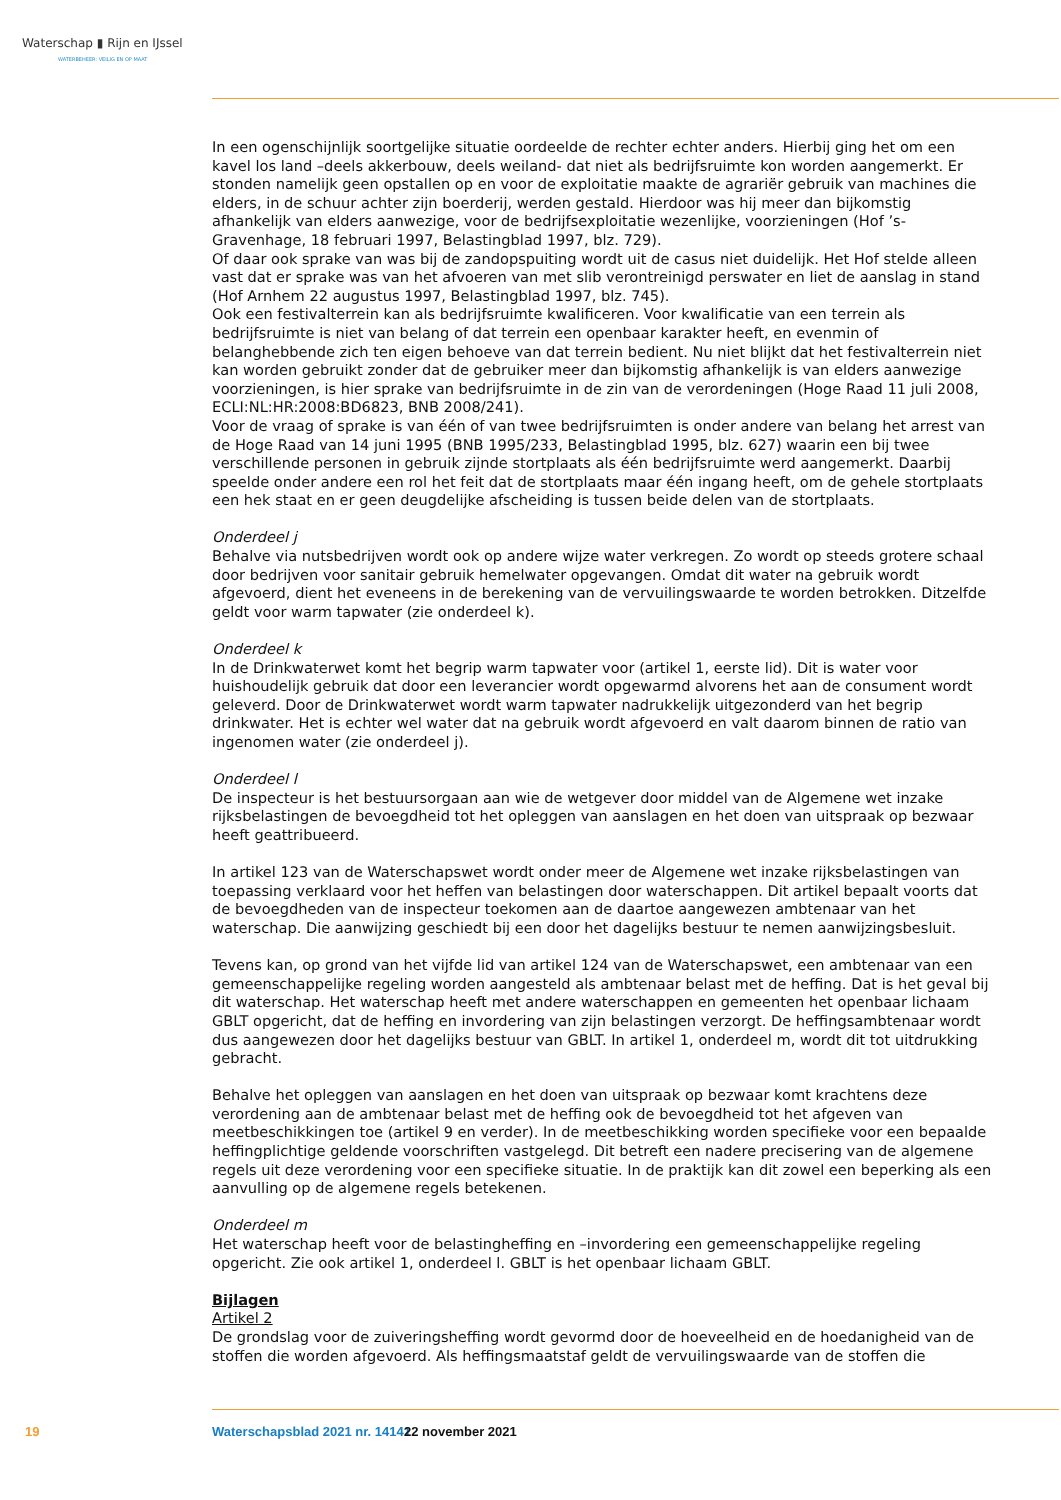Waterschap ▮ Rijn en IJssel
WATERBEHEER: VEILIG EN OP MAAT
In een ogenschijnlijk soortgelijke situatie oordeelde de rechter echter anders. Hierbij ging het om een kavel los land –deels akkerbouw, deels weiland- dat niet als bedrijfsruimte kon worden aangemerkt. Er stonden namelijk geen opstallen op en voor de exploitatie maakte de agrariër gebruik van machines die elders, in de schuur achter zijn boerderij, werden gestald. Hierdoor was hij meer dan bijkomstig afhankelijk van elders aanwezige, voor de bedrijfsexploitatie wezenlijke, voorzieningen (Hof ’s-Gravenhage, 18 februari 1997, Belastingblad 1997, blz. 729).
Of daar ook sprake van was bij de zandopspuiting wordt uit de casus niet duidelijk. Het Hof stelde alleen vast dat er sprake was van het afvoeren van met slib verontreinigd perswater en liet de aanslag in stand (Hof Arnhem 22 augustus 1997, Belastingblad 1997, blz. 745).
Ook een festivalterrein kan als bedrijfsruimte kwalificeren. Voor kwalificatie van een terrein als bedrijfsruimte is niet van belang of dat terrein een openbaar karakter heeft, en evenmin of belanghebbende zich ten eigen behoeve van dat terrein bedient. Nu niet blijkt dat het festivalterrein niet kan worden gebruikt zonder dat de gebruiker meer dan bijkomstig afhankelijk is van elders aanwezige voorzieningen, is hier sprake van bedrijfsruimte in de zin van de verordeningen (Hoge Raad 11 juli 2008, ECLI:NL:HR:2008:BD6823, BNB 2008/241).
Voor de vraag of sprake is van één of van twee bedrijfsruimten is onder andere van belang het arrest van de Hoge Raad van 14 juni 1995 (BNB 1995/233, Belastingblad 1995, blz. 627) waarin een bij twee verschillende personen in gebruik zijnde stortplaats als één bedrijfsruimte werd aangemerkt. Daarbij speelde onder andere een rol het feit dat de stortplaats maar één ingang heeft, om de gehele stortplaats een hek staat en er geen deugdelijke afscheiding is tussen beide delen van de stortplaats.
Onderdeel j
Behalve via nutsbedrijven wordt ook op andere wijze water verkregen. Zo wordt op steeds grotere schaal door bedrijven voor sanitair gebruik hemelwater opgevangen. Omdat dit water na gebruik wordt afgevoerd, dient het eveneens in de berekening van de vervuilingswaarde te worden betrokken. Ditzelfde geldt voor warm tapwater (zie onderdeel k).
Onderdeel k
In de Drinkwaterwet komt het begrip warm tapwater voor (artikel 1, eerste lid). Dit is water voor huishoudelijk gebruik dat door een leverancier wordt opgewarmd alvorens het aan de consument wordt geleverd. Door de Drinkwaterwet wordt warm tapwater nadrukkelijk uitgezonderd van het begrip drinkwater. Het is echter wel water dat na gebruik wordt afgevoerd en valt daarom binnen de ratio van ingenomen water (zie onderdeel j).
Onderdeel l
De inspecteur is het bestuursorgaan aan wie de wetgever door middel van de Algemene wet inzake rijksbelastingen de bevoegdheid tot het opleggen van aanslagen en het doen van uitspraak op bezwaar heeft geattribueerd.
In artikel 123 van de Waterschapswet wordt onder meer de Algemene wet inzake rijksbelastingen van toepassing verklaard voor het heffen van belastingen door waterschappen. Dit artikel bepaalt voorts dat de bevoegdheden van de inspecteur toekomen aan de daartoe aangewezen ambtenaar van het waterschap. Die aanwijzing geschiedt bij een door het dagelijks bestuur te nemen aanwijzingsbesluit.
Tevens kan, op grond van het vijfde lid van artikel 124 van de Waterschapswet, een ambtenaar van een gemeenschappelijke regeling worden aangesteld als ambtenaar belast met de heffing. Dat is het geval bij dit waterschap. Het waterschap heeft met andere waterschappen en gemeenten het openbaar lichaam GBLT opgericht, dat de heffing en invordering van zijn belastingen verzorgt. De heffingsambtenaar wordt dus aangewezen door het dagelijks bestuur van GBLT. In artikel 1, onderdeel m, wordt dit tot uitdrukking gebracht.
Behalve het opleggen van aanslagen en het doen van uitspraak op bezwaar komt krachtens deze verordening aan de ambtenaar belast met de heffing ook de bevoegdheid tot het afgeven van meetbeschikkingen toe (artikel 9 en verder). In de meetbeschikking worden specifieke voor een bepaalde heffingplichtige geldende voorschriften vastgelegd. Dit betreft een nadere precisering van de algemene regels uit deze verordening voor een specifieke situatie. In de praktijk kan dit zowel een beperking als een aanvulling op de algemene regels betekenen.
Onderdeel m
Het waterschap heeft voor de belastingheffing en –invordering een gemeenschappelijke regeling opgericht. Zie ook artikel 1, onderdeel l. GBLT is het openbaar lichaam GBLT.
Bijlagen
Artikel 2
De grondslag voor de zuiveringsheffing wordt gevormd door de hoeveelheid en de hoedanigheid van de stoffen die worden afgevoerd. Als heffingsmaatstaf geldt de vervuilingswaarde van de stoffen die
19 Waterschapsblad 2021 nr. 14141 22 november 2021